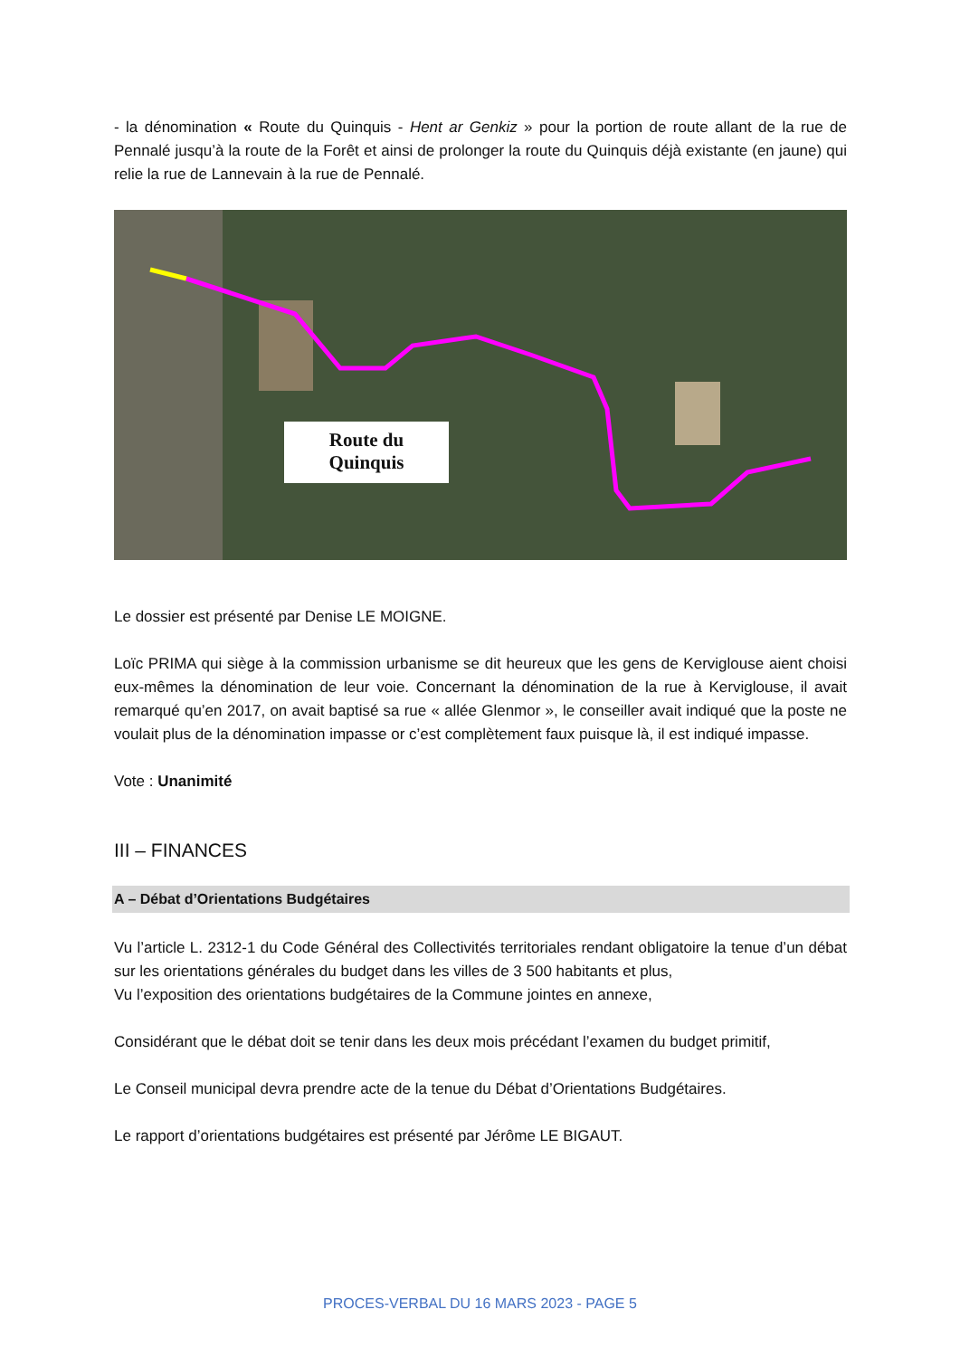- la dénomination « Route du Quinquis - Hent ar Genkiz » pour la portion de route allant de la rue de Pennalé jusqu’à la route de la Forêt et ainsi de prolonger la route du Quinquis déjà existante (en jaune) qui relie la rue de Lannevain à la rue de Pennalé.
Route du
Quinquis
Le dossier est présenté par Denise LE MOIGNE.
Loïc PRIMA qui siège à la commission urbanisme se dit heureux que les gens de Kerviglouse aient choisi eux-mêmes la dénomination de leur voie. Concernant la dénomination de la rue à Kerviglouse, il avait remarqué qu’en 2017, on avait baptisé sa rue « allée Glenmor », le conseiller avait indiqué que la poste ne voulait plus de la dénomination impasse or c’est complètement faux puisque là, il est indiqué impasse.
Vote : Unanimité
III – FINANCES
A – Débat d’Orientations Budgétaires
Vu l’article L. 2312-1 du Code Général des Collectivités territoriales rendant obligatoire la tenue d’un débat sur les orientations générales du budget dans les villes de 3 500 habitants et plus,
Vu l’exposition des orientations budgétaires de la Commune jointes en annexe,
Considérant que le débat doit se tenir dans les deux mois précédant l’examen du budget primitif,
Le Conseil municipal devra prendre acte de la tenue du Débat d’Orientations Budgétaires.
Le rapport d’orientations budgétaires est présenté par Jérôme LE BIGAUT.
PROCES-VERBAL DU 16 MARS 2023 - PAGE 5